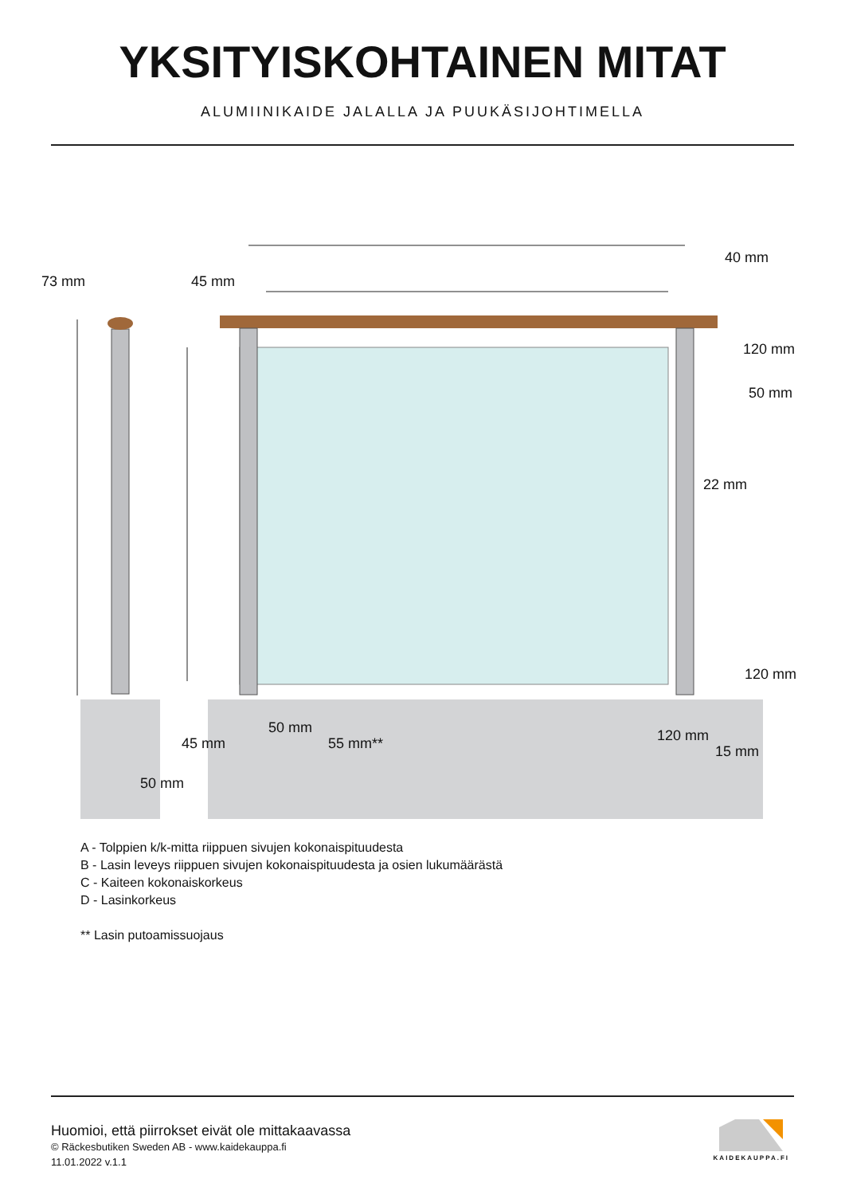YKSITYISKOHTAINEN MITAT
ALUMIINIKAIDE JALALLA JA PUUKÄSIJOHTIMELLA
73 mm 45 mm
40 mm
120 mm
50 mm
22 mm
120 mm
50 mm
55 mm**
45 mm 120 mm
15 mm
50 mm
A - Tolppien k/k-mitta riippuen sivujen kokonaispituudesta
B - Lasin leveys riippuen sivujen kokonaispituudesta ja osien lukumäärästä
C - Kaiteen kokonaiskorkeus
D - Lasinkorkeus
** Lasin putoamissuojaus
Huomioi, että piirrokset eivät ole mittakaavassa
© Räckesbutiken Sweden AB - www.kaidekauppa.fi
11.01.2022 v.1.1
KAIDEKAUPPA.FI